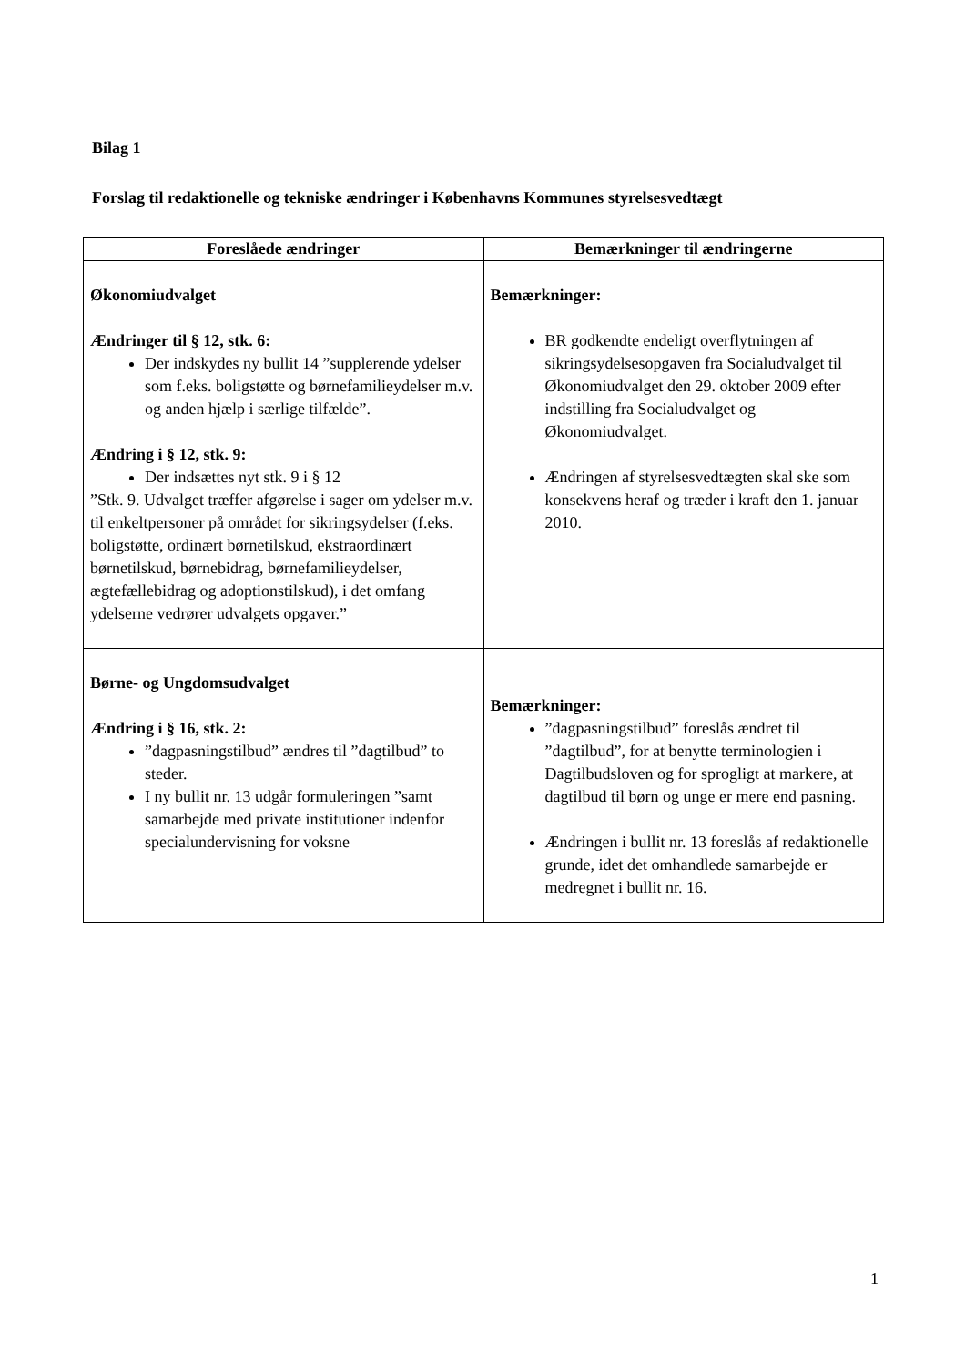Bilag 1
Forslag til redaktionelle og tekniske ændringer i Københavns Kommunes styrelsesvedtægt
| Foreslåede ændringer | Bemærkninger til ændringerne |
| --- | --- |
| Økonomiudvalget Ændringer til § 12, stk. 6: Der indskydes ny bullit 14 ”supplerende ydelser som f.eks. boligstøtte og børnefamilieydelser m.v. og anden hjælp i særlige tilfælde”. Ændring i § 12, stk. 9: Der indsættes nyt stk. 9 i § 12 ”Stk. 9. Udvalget træffer afgørelse i sager om ydelser m.v. til enkeltpersoner på området for sikringsydelser (f.eks. boligstøtte, ordinært børnetilskud, ekstraordinært børnetilskud, børnebidrag, børnefamilieydelser, ægtefællebidrag og adoptionstilskud), i det omfang ydelserne vedrører udvalgets opgaver.” | Bemærkninger: BR godkendte endeligt overflytningen af sikringsydelsesopgaven fra Socialudvalget til Økonomiudvalget den 29. oktober 2009 efter indstilling fra Socialudvalget og Økonomiudvalget. Ændringen af styrelsesvedtægten skal ske som konsekvens heraf og træder i kraft den 1. januar 2010. |
| Børne- og Ungdomsudvalget Ændring i § 16, stk. 2: ”dagpasningstilbud” ændres til ”dagtilbud” to steder. I ny bullit nr. 13 udgår formuleringen ”samt samarbejde med private institutioner indenfor specialundervisning for voksne | Bemærkninger: ”dagpasningstilbud” foreslås ændret til ”dagtilbud”, for at benytte terminologien i Dagtilbudsloven og for sprogligt at markere, at dagtilbud til børn og unge er mere end pasning. Ændringen i bullit nr. 13 foreslås af redaktionelle grunde, idet det omhandlede samarbejde er medregnet i bullit nr. 16. |
1